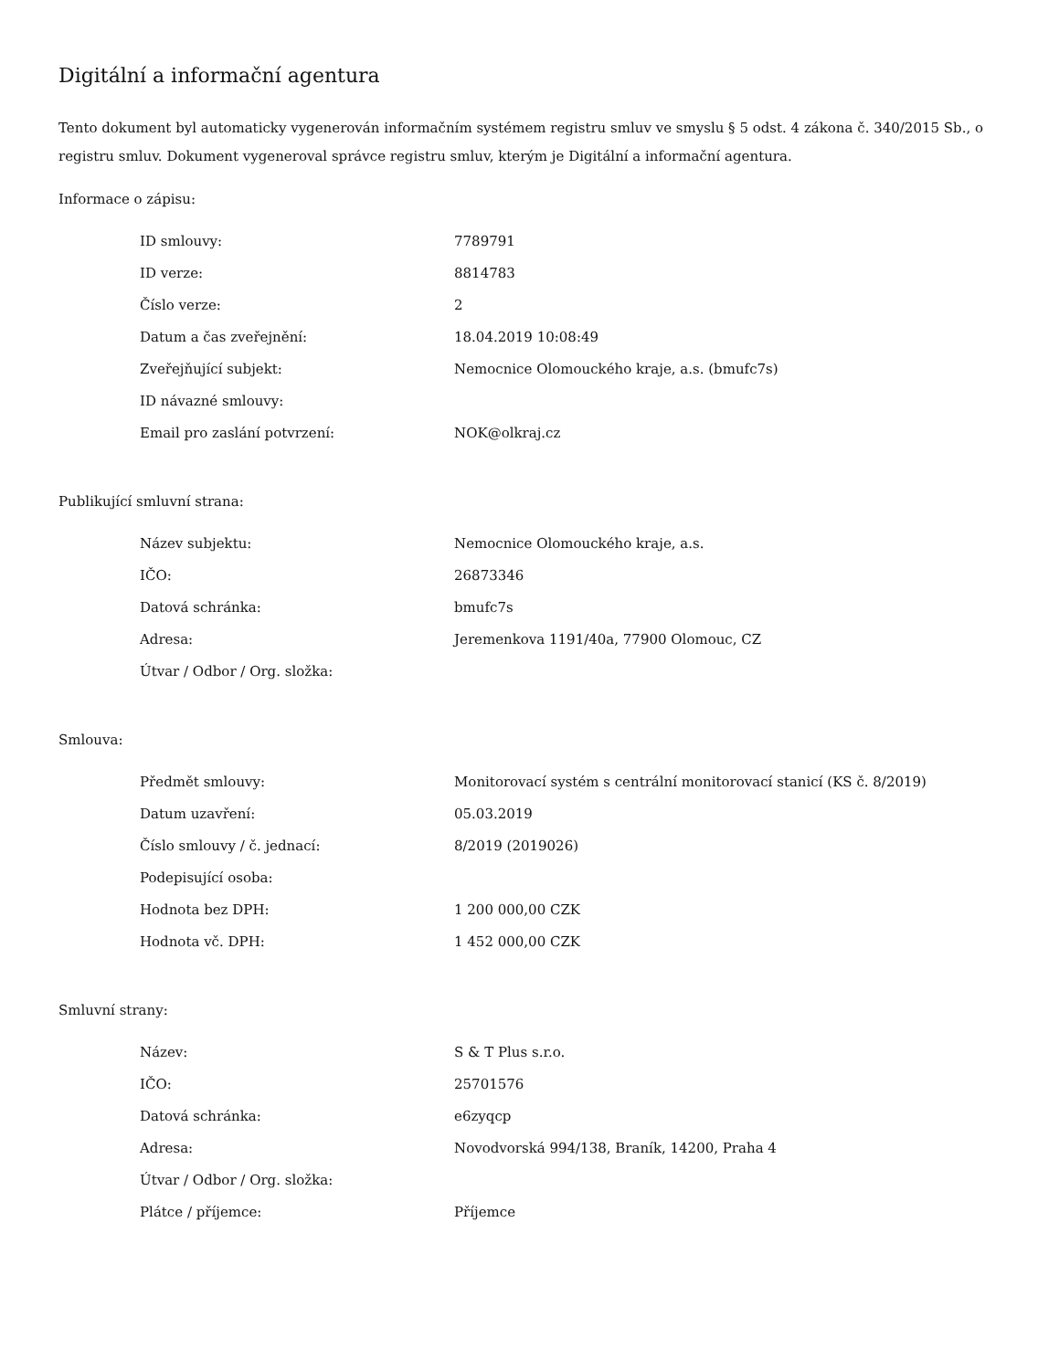Digitální a informační agentura
Tento dokument byl automaticky vygenerován informačním systémem registru smluv ve smyslu § 5 odst. 4 zákona č. 340/2015 Sb., o registru smluv. Dokument vygeneroval správce registru smluv, kterým je Digitální a informační agentura.
Informace o zápisu:
| ID smlouvy: | 7789791 |
| ID verze: | 8814783 |
| Číslo verze: | 2 |
| Datum a čas zveřejnění: | 18.04.2019 10:08:49 |
| Zveřejňující subjekt: | Nemocnice Olomouckého kraje, a.s. (bmufc7s) |
| ID návazné smlouvy: | |
| Email pro zaslání potvrzení: | NOK@olkraj.cz |
Publikující smluvní strana:
| Název subjektu: | Nemocnice Olomouckého kraje, a.s. |
| IČO: | 26873346 |
| Datová schránka: | bmufc7s |
| Adresa: | Jeremenkova 1191/40a, 77900 Olomouc, CZ |
| Útvar / Odbor / Org. složka: | |
Smlouva:
| Předmět smlouvy: | Monitorovací systém s centrální monitorovací stanicí (KS č. 8/2019) |
| Datum uzavření: | 05.03.2019 |
| Číslo smlouvy / č. jednací: | 8/2019 (2019026) |
| Podepisující osoba: | |
| Hodnota bez DPH: | 1 200 000,00 CZK |
| Hodnota vč. DPH: | 1 452 000,00 CZK |
Smluvní strany:
| Název: | S & T Plus s.r.o. |
| IČO: | 25701576 |
| Datová schránka: | e6zyqcp |
| Adresa: | Novodvorská 994/138, Braník, 14200, Praha 4 |
| Útvar / Odbor / Org. složka: | |
| Plátce / příjemce: | Příjemce |